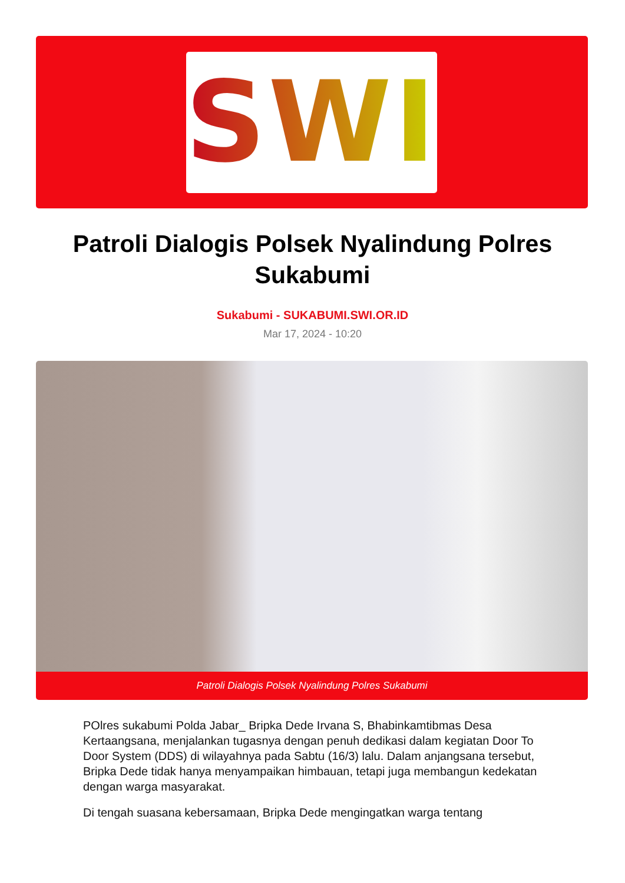SWI
Patroli Dialogis Polsek Nyalindung Polres Sukabumi
Sukabumi - SUKABUMI.SWI.OR.ID
Mar 17, 2024 - 10:20
Patroli Dialogis Polsek Nyalindung Polres Sukabumi
POlres sukabumi Polda Jabar_ Bripka Dede Irvana S, Bhabinkamtibmas Desa Kertaangsana, menjalankan tugasnya dengan penuh dedikasi dalam kegiatan Door To Door System (DDS) di wilayahnya pada Sabtu (16/3) lalu. Dalam anjangsana tersebut, Bripka Dede tidak hanya menyampaikan himbauan, tetapi juga membangun kedekatan dengan warga masyarakat.
Di tengah suasana kebersamaan, Bripka Dede mengingatkan warga tentang